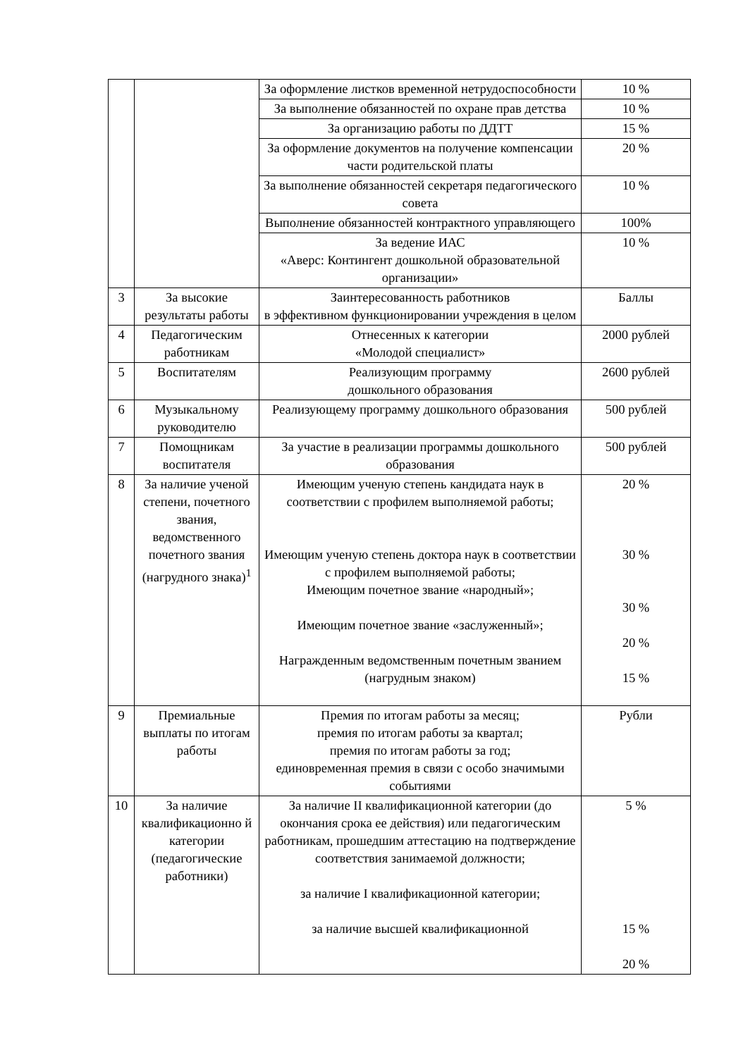| | | За оформление листков временной нетрудоспособности | 10 % |
| | | За выполнение обязанностей по охране прав детства | 10 % |
| | | За организацию работы по ДДТТ | 15 % |
| | | За оформление документов на получение компенсации части родительской платы | 20 % |
| | | За выполнение обязанностей секретаря педагогического совета | 10 % |
| | | Выполнение обязанностей контрактного управляющего | 100% |
| | | За ведение ИАС «Аверс: Контингент дошкольной образовательной организации» | 10 % |
| 3 | За высокие результаты работы | Заинтересованность работников в эффективном функционировании учреждения в целом | Баллы |
| 4 | Педагогическим работникам | Отнесенных к категории «Молодой специалист» | 2000 рублей |
| 5 | Воспитателям | Реализующим программу дошкольного образования | 2600 рублей |
| 6 | Музыкальному руководителю | Реализующему программу дошкольного образования | 500 рублей |
| 7 | Помощникам воспитателя | За участие в реализации программы дошкольного образования | 500 рублей |
| 8 | За наличие ученой степени, почетного звания, ведомственного почетного звания (нагрудного знака)<sup>1</sup> | Имеющим ученую степень кандидата наук в соответствии с профилем выполняемой работы; Имеющим ученую степень доктора наук в соответствии с профилем выполняемой работы; Имеющим почетное звание «народный»; Имеющим почетное звание «заслуженный»; Награжденным ведомственным почетным званием (нагрудным знаком) | 20 % 30 % 30 % 20 % 15 % |
| 9 | Премиальные выплаты по итогам работы | Премия по итогам работы за месяц; премия по итогам работы за квартал; премия по итогам работы за год; единовременная премия в связи с особо значимыми событиями | Рубли |
| 10 | За наличие квалификационно й категории (педагогические работники) | За наличие II квалификационной категории (до окончания срока ее действия) или педагогическим работникам, прошедшим аттестацию на подтверждение соответствия занимаемой должности; за наличие I квалификационной категории; за наличие высшей квалификационной | 5 % 15 % 20 % |